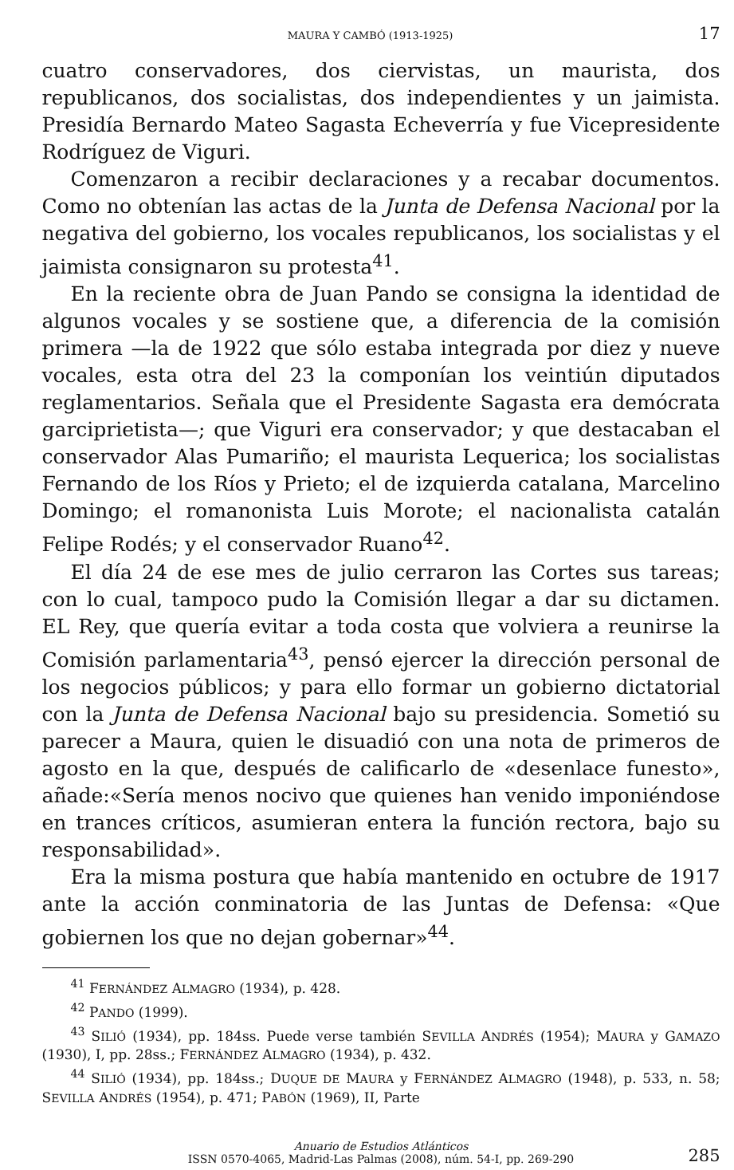MAURA Y CAMBÓ (1913-1925) 17
cuatro conservadores, dos ciervistas, un maurista, dos republicanos, dos socialistas, dos independientes y un jaimista. Presidía Bernardo Mateo Sagasta Echeverría y fue Vicepresidente Rodríguez de Viguri.
Comenzaron a recibir declaraciones y a recabar documentos. Como no obtenían las actas de la Junta de Defensa Nacional por la negativa del gobierno, los vocales republicanos, los socialistas y el jaimista consignaron su protesta<sup>41</sup>.
En la reciente obra de Juan Pando se consigna la identidad de algunos vocales y se sostiene que, a diferencia de la comisión primera —la de 1922 que sólo estaba integrada por diez y nueve vocales, esta otra del 23 la componían los veintiún diputados reglamentarios. Señala que el Presidente Sagasta era demócrata garciprietista—; que Viguri era conservador; y que destacaban el conservador Alas Pumariño; el maurista Lequerica; los socialistas Fernando de los Ríos y Prieto; el de izquierda catalana, Marcelino Domingo; el romanonista Luis Morote; el nacionalista catalán Felipe Rodés; y el conservador Ruano<sup>42</sup>.
El día 24 de ese mes de julio cerraron las Cortes sus tareas; con lo cual, tampoco pudo la Comisión llegar a dar su dictamen. EL Rey, que quería evitar a toda costa que volviera a reunirse la Comisión parlamentaria<sup>43</sup>, pensó ejercer la dirección personal de los negocios públicos; y para ello formar un gobierno dictatorial con la Junta de Defensa Nacional bajo su presidencia. Sometió su parecer a Maura, quien le disuadió con una nota de primeros de agosto en la que, después de calificarlo de «desenlace funesto», añade:«Sería menos nocivo que quienes han venido imponiéndose en trances críticos, asumieran entera la función rectora, bajo su responsabilidad».
Era la misma postura que había mantenido en octubre de 1917 ante la acción conminatoria de las Juntas de Defensa: «Que gobiernen los que no dejan gobernar»<sup>44</sup>.
<sup>41</sup> FERNÁNDEZ ALMAGRO (1934), p. 428.
<sup>42</sup> PANDO (1999).
<sup>43</sup> SILIÓ (1934), pp. 184ss. Puede verse también SEVILLA ANDRÉS (1954); MAURA y GAMAZO (1930), I, pp. 28ss.; FERNÁNDEZ ALMAGRO (1934), p. 432.
<sup>44</sup> SILIÓ (1934), pp. 184ss.; DUQUE DE MAURA y FERNÁNDEZ ALMAGRO (1948), p. 533, n. 58; SEVILLA ANDRÉS (1954), p. 471; PABÓN (1969), II, Parte
Anuario de Estudios Atlánticos
ISSN 0570-4065, Madrid-Las Palmas (2008), núm. 54-I, pp. 269-290
285